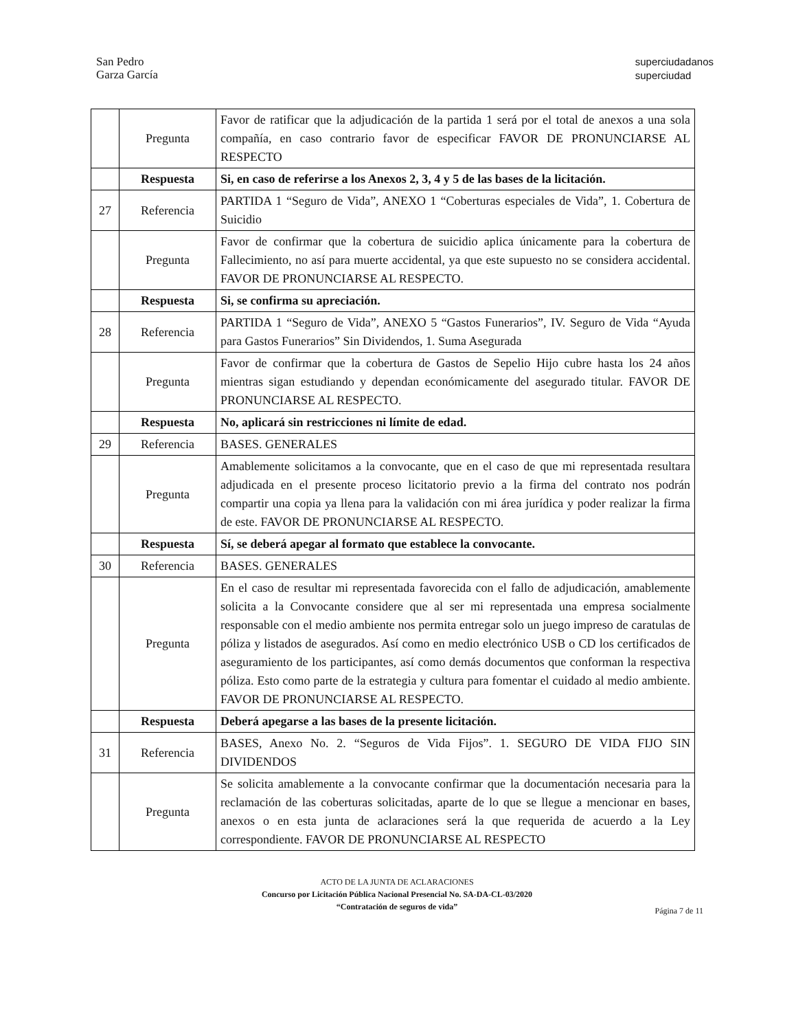San Pedro
Garza García
superciudadanos
superciudad
| | Pregunta | Favor de ratificar que la adjudicación de la partida 1 será por el total de anexos a una sola compañía, en caso contrario favor de especificar FAVOR DE PRONUNCIARSE AL RESPECTO |
| | Respuesta | Si, en caso de referirse a los Anexos 2, 3, 4 y 5 de las bases de la licitación. |
| 27 | Referencia | PARTIDA 1 “Seguro de Vida”, ANEXO 1 “Coberturas especiales de Vida”, 1. Cobertura de Suicidio |
| | Pregunta | Favor de confirmar que la cobertura de suicidio aplica únicamente para la cobertura de Fallecimiento, no así para muerte accidental, ya que este supuesto no se considera accidental. FAVOR DE PRONUNCIARSE AL RESPECTO. |
| | Respuesta | Si, se confirma su apreciación. |
| 28 | Referencia | PARTIDA 1 “Seguro de Vida”, ANEXO 5 “Gastos Funerarios”, IV. Seguro de Vida “Ayuda para Gastos Funerarios” Sin Dividendos, 1. Suma Asegurada |
| | Pregunta | Favor de confirmar que la cobertura de Gastos de Sepelio Hijo cubre hasta los 24 años mientras sigan estudiando y dependan económicamente del asegurado titular. FAVOR DE PRONUNCIARSE AL RESPECTO. |
| | Respuesta | No, aplicará sin restricciones ni límite de edad. |
| 29 | Referencia | BASES. GENERALES |
| | Pregunta | Amablemente solicitamos a la convocante, que en el caso de que mi representada resultara adjudicada en el presente proceso licitatorio previo a la firma del contrato nos podrán compartir una copia ya llena para la validación con mi área jurídica y poder realizar la firma de este. FAVOR DE PRONUNCIARSE AL RESPECTO. |
| | Respuesta | Sí, se deberá apegar al formato que establece la convocante. |
| 30 | Referencia | BASES. GENERALES |
| | Pregunta | En el caso de resultar mi representada favorecida con el fallo de adjudicación, amablemente solicita a la Convocante considere que al ser mi representada una empresa socialmente responsable con el medio ambiente nos permita entregar solo un juego impreso de caratulas de póliza y listados de asegurados. Así como en medio electrónico USB o CD los certificados de aseguramiento de los participantes, así como demás documentos que conforman la respectiva póliza. Esto como parte de la estrategia y cultura para fomentar el cuidado al medio ambiente. FAVOR DE PRONUNCIARSE AL RESPECTO. |
| | Respuesta | Deberá apegarse a las bases de la presente licitación. |
| 31 | Referencia | BASES, Anexo No. 2. “Seguros de Vida Fijos”. 1. SEGURO DE VIDA FIJO SIN DIVIDENDOS |
| | Pregunta | Se solicita amablemente a la convocante confirmar que la documentación necesaria para la reclamación de las coberturas solicitadas, aparte de lo que se llegue a mencionar en bases, anexos o en esta junta de aclaraciones será la que requerida de acuerdo a la Ley correspondiente. FAVOR DE PRONUNCIARSE AL RESPECTO |
ACTO DE LA JUNTA DE ACLARACIONES
Concurso por Licitación Pública Nacional Presencial No. SA-DA-CL-03/2020
“Contratación de seguros de vida”
Página 7 de 11